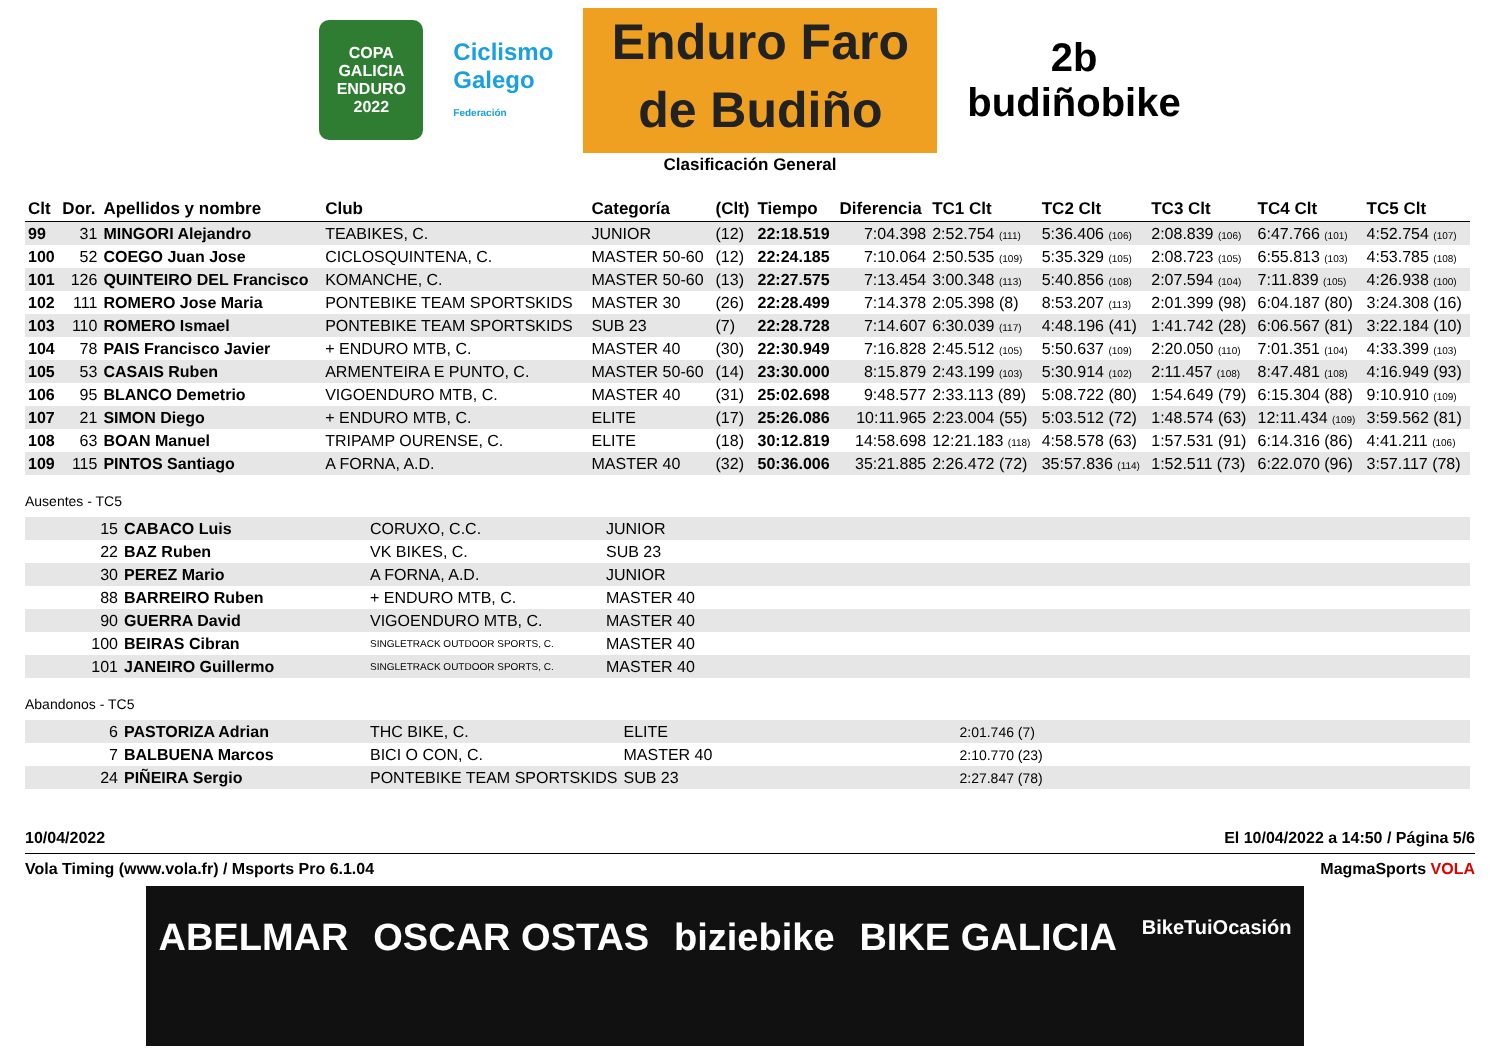COPA GALICIA
ENDURO
2022
Ciclismo
Galego
Federación
Enduro Faro
de Budiño
2b
budiñobike
Clasificación General
| Clt | Dor. | Apellidos y nombre | Club | Categoría | (Clt) | Tiempo | Diferencia | TC1 Clt | TC2 Clt | TC3 Clt | TC4 Clt | TC5 Clt |
| --- | --- | --- | --- | --- | --- | --- | --- | --- | --- | --- | --- | --- |
| 99 | 31 | MINGORI Alejandro | TEABIKES, C. | JUNIOR | (12) | 22:18.519 | 7:04.398 | 2:52.754 (111) | 5:36.406 (106) | 2:08.839 (106) | 6:47.766 (101) | 4:52.754 (107) |
| 100 | 52 | COEGO Juan Jose | CICLOSQUINTENA, C. | MASTER 50-60 | (12) | 22:24.185 | 7:10.064 | 2:50.535 (109) | 5:35.329 (105) | 2:08.723 (105) | 6:55.813 (103) | 4:53.785 (108) |
| 101 | 126 | QUINTEIRO DEL Francisco | KOMANCHE, C. | MASTER 50-60 | (13) | 22:27.575 | 7:13.454 | 3:00.348 (113) | 5:40.856 (108) | 2:07.594 (104) | 7:11.839 (105) | 4:26.938 (100) |
| 102 | 111 | ROMERO Jose Maria | PONTEBIKE TEAM SPORTSKIDS | MASTER 30 | (26) | 22:28.499 | 7:14.378 | 2:05.398 (8) | 8:53.207 (113) | 2:01.399 (98) | 6:04.187 (80) | 3:24.308 (16) |
| 103 | 110 | ROMERO Ismael | PONTEBIKE TEAM SPORTSKIDS | SUB 23 | (7) | 22:28.728 | 7:14.607 | 6:30.039 (117) | 4:48.196 (41) | 1:41.742 (28) | 6:06.567 (81) | 3:22.184 (10) |
| 104 | 78 | PAIS Francisco Javier | + ENDURO MTB, C. | MASTER 40 | (30) | 22:30.949 | 7:16.828 | 2:45.512 (105) | 5:50.637 (109) | 2:20.050 (110) | 7:01.351 (104) | 4:33.399 (103) |
| 105 | 53 | CASAIS Ruben | ARMENTEIRA E PUNTO, C. | MASTER 50-60 | (14) | 23:30.000 | 8:15.879 | 2:43.199 (103) | 5:30.914 (102) | 2:11.457 (108) | 8:47.481 (108) | 4:16.949 (93) |
| 106 | 95 | BLANCO Demetrio | VIGOENDURO MTB, C. | MASTER 40 | (31) | 25:02.698 | 9:48.577 | 2:33.113 (89) | 5:08.722 (80) | 1:54.649 (79) | 6:15.304 (88) | 9:10.910 (109) |
| 107 | 21 | SIMON Diego | + ENDURO MTB, C. | ELITE | (17) | 25:26.086 | 10:11.965 | 2:23.004 (55) | 5:03.512 (72) | 1:48.574 (63) | 12:11.434 (109) | 3:59.562 (81) |
| 108 | 63 | BOAN Manuel | TRIPAMP OURENSE, C. | ELITE | (18) | 30:12.819 | 14:58.698 | 12:21.183 (118) | 4:58.578 (63) | 1:57.531 (91) | 6:14.316 (86) | 4:41.211 (106) |
| 109 | 115 | PINTOS Santiago | A FORNA, A.D. | MASTER 40 | (32) | 50:36.006 | 35:21.885 | 2:26.472 (72) | 35:57.836 (114) | 1:52.511 (73) | 6:22.070 (96) | 3:57.117 (78) |
Ausentes - TC5
| 15 | CABACO Luis | CORUXO, C.C. | JUNIOR |
| 22 | BAZ Ruben | VK BIKES, C. | SUB 23 |
| 30 | PEREZ Mario | A FORNA, A.D. | JUNIOR |
| 88 | BARREIRO Ruben | + ENDURO MTB, C. | MASTER 40 |
| 90 | GUERRA David | VIGOENDURO MTB, C. | MASTER 40 |
| 100 | BEIRAS Cibran | SINGLETRACK OUTDOOR SPORTS, C. | MASTER 40 |
| 101 | JANEIRO Guillermo | SINGLETRACK OUTDOOR SPORTS, C. | MASTER 40 |
Abandonos - TC5
| 6 | PASTORIZA Adrian | THC BIKE, C. | ELITE | 2:01.746 (7) |
| 7 | BALBUENA Marcos | BICI O CON, C. | MASTER 40 | 2:10.770 (23) |
| 24 | PIÑEIRA Sergio | PONTEBIKE TEAM SPORTSKIDS | SUB 23 | 2:27.847 (78) |
10/04/2022 El 10/04/2022 a 14:50 / Página 5/6
Vola Timing (www.vola.fr) / Msports Pro 6.1.04 MagmaSports VOLA
ABELMAR OSCAR OSTAS biziebike BIKE GALICIA BikeTuiOcasión